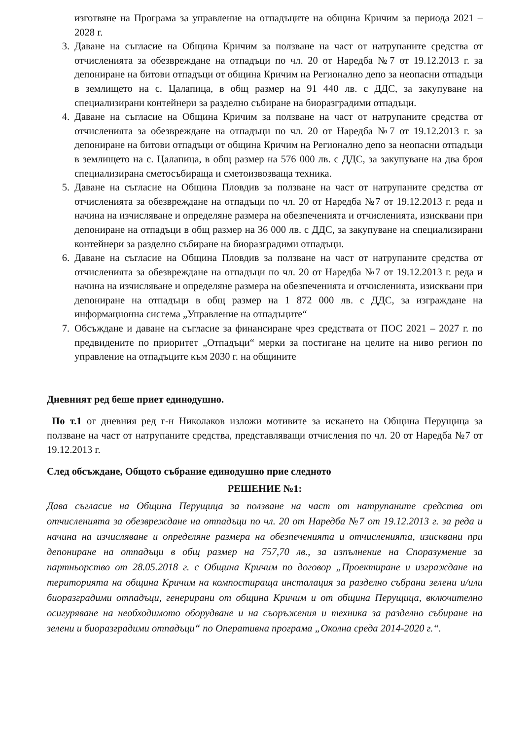изготвяне на Програма за управление на отпадъците на община Кричим за периода 2021 – 2028 г.
3. Даване на съгласие на Община Кричим за ползване на част от натрупаните средства от отчисленията за обезвреждане на отпадъци по чл. 20 от Наредба №7 от 19.12.2013 г. за депониране на битови отпадъци от община Кричим на Регионално депо за неопасни отпадъци в землището на с. Цалапица, в общ размер на 91 440 лв. с ДДС, за закупуване на специализирани контейнери за разделно събиране на биоразградими отпадъци.
4. Даване на съгласие на Община Кричим за ползване на част от натрупаните средства от отчисленията за обезвреждане на отпадъци по чл. 20 от Наредба №7 от 19.12.2013 г. за депониране на битови отпадъци от община Кричим на Регионално депо за неопасни отпадъци в землището на с. Цалапица, в общ размер на 576 000 лв. с ДДС, за закупуване на два броя специализирана сметосъбираща и сметоизвозваща техника.
5. Даване на съгласие на Община Пловдив за ползване на част от натрупаните средства от отчисленията за обезвреждане на отпадъци по чл. 20 от Наредба №7 от 19.12.2013 г. реда и начина на изчисляване и определяне размера на обезпеченията и отчисленията, изисквани при депониране на отпадъци в общ размер на 36 000 лв. с ДДС, за закупуване на специализирани контейнери за разделно събиране на биоразградими отпадъци.
6. Даване на съгласие на Община Пловдив за ползване на част от натрупаните средства от отчисленията за обезвреждане на отпадъци по чл. 20 от Наредба №7 от 19.12.2013 г. реда и начина на изчисляване и определяне размера на обезпеченията и отчисленията, изисквани при депониране на отпадъци в общ размер на 1 872 000 лв. с ДДС, за изграждане на информационна система „Управление на отпадъците“
7. Обсъждане и даване на съгласие за финансиране чрез средствата от ПОС 2021 – 2027 г. по предвидените по приоритет „Отпадъци“ мерки за постигане на целите на ниво регион по управление на отпадъците към 2030 г. на общините
Дневният ред беше приет единодушно.
По т.1 от дневния ред г-н Николаков изложи мотивите за искането на Община Перущица за ползване на част от натрупаните средства, представляващи отчисления по чл. 20 от Наредба №7 от 19.12.2013 г.
След обсъждане, Общото събрание единодушно прие следното
РЕШЕНИЕ №1:
Дава съгласие на Община Перущица за ползване на част от натрупаните средства от отчисленията за обезвреждане на отпадъци по чл. 20 от Наредба №7 от 19.12.2013 г. за реда и начина на изчисляване и определяне размера на обезпеченията и отчисленията, изисквани при депониране на отпадъци в общ размер на 757,70 лв., за изпълнение на Споразумение за партньорство от 28.05.2018 г. с Община Кричим по договор „Проектиране и изграждане на територията на община Кричим на компостираща инсталация за разделно събрани зелени и/или биоразградими отпадъци, генерирани от община Кричим и от община Перущица, включително осигуряване на необходимото оборудване и на съоръжения и техника за разделно събиране на зелени и биоразградими отпадъци“ по Оперативна програма „Околна среда 2014-2020 г.“.